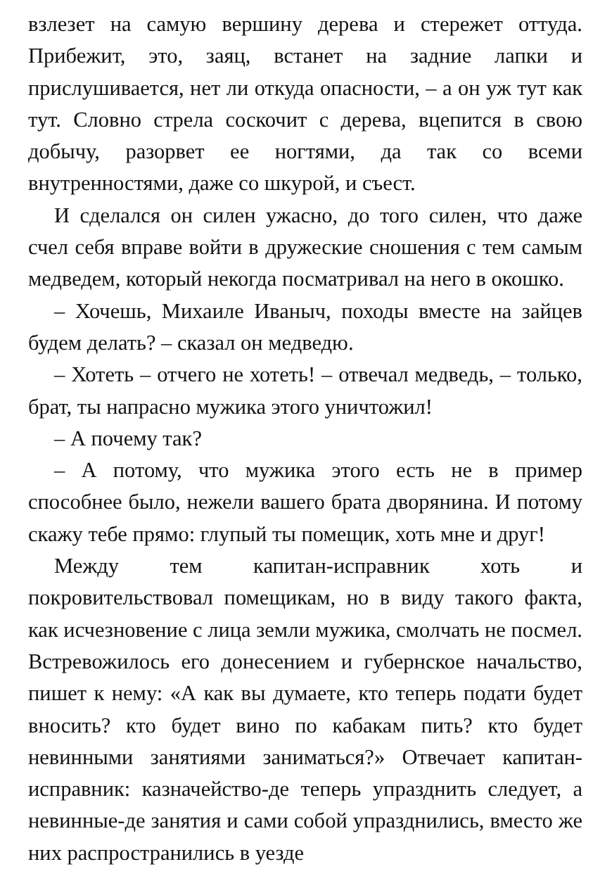взлезет на самую вершину дерева и стережет оттуда. Прибежит, это, заяц, встанет на задние лапки и прислушивается, нет ли откуда опасности, – а он уж тут как тут. Словно стрела соскочит с дерева, вцепится в свою добычу, разорвет ее ногтями, да так со всеми внутренностями, даже со шкурой, и съест.
И сделался он силен ужасно, до того силен, что даже счел себя вправе войти в дружеские сношения с тем самым медведем, который некогда посматривал на него в окошко.
– Хочешь, Михаиле Иваныч, походы вместе на зайцев будем делать? – сказал он медведю.
– Хотеть – отчего не хотеть! – отвечал медведь, – только, брат, ты напрасно мужика этого уничтожил!
– А почему так?
– А потому, что мужика этого есть не в пример способнее было, нежели вашего брата дворянина. И потому скажу тебе прямо: глупый ты помещик, хоть мне и друг!
Между тем капитан-исправник хоть и покровительствовал помещикам, но в виду такого факта, как исчезновение с лица земли мужика, смолчать не посмел. Встревожилось его донесением и губернское начальство, пишет к нему: «А как вы думаете, кто теперь подати будет вносить? кто будет вино по кабакам пить? кто будет невинными занятиями заниматься?» Отвечает капитан-исправник: казначейство-де теперь упразднить следует, а невинные-де занятия и сами собой упразднились, вместо же них распространились в уезде